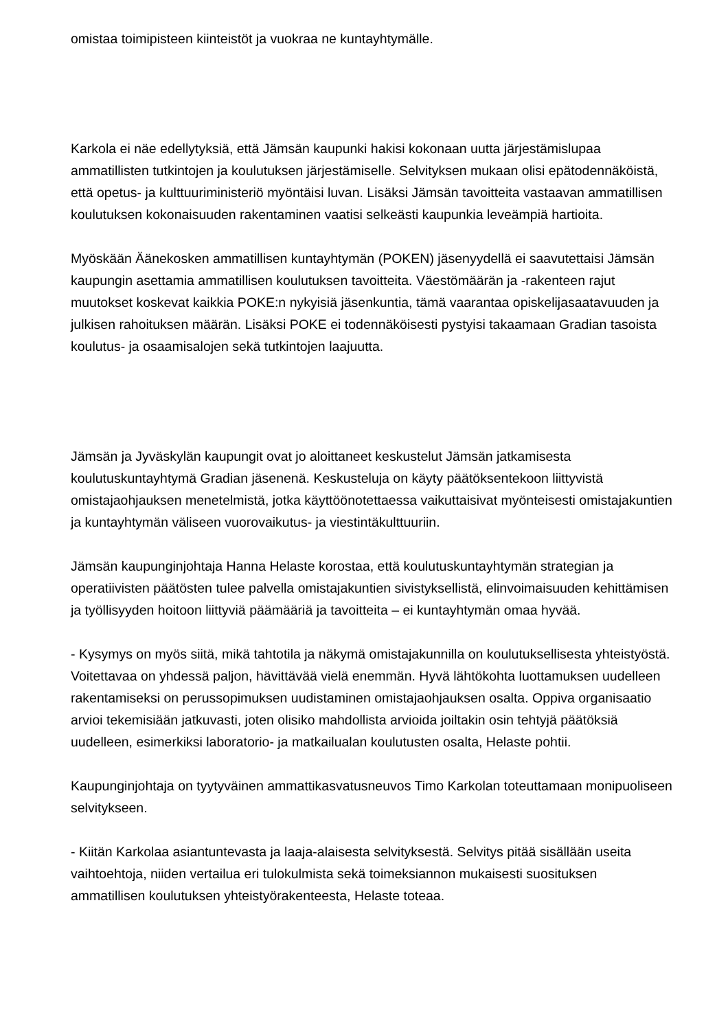omistaa toimipisteen kiinteistöt ja vuokraa ne kuntayhtymälle.
Karkola ei näe edellytyksiä, että Jämsän kaupunki hakisi kokonaan uutta järjestämislupaa ammatillisten tutkintojen ja koulutuksen järjestämiselle. Selvityksen mukaan olisi epätodennäköistä, että opetus- ja kulttuuriministeriö myöntäisi luvan. Lisäksi Jämsän tavoitteita vastaavan ammatillisen koulutuksen kokonaisuuden rakentaminen vaatisi selkeästi kaupunkia leveämpiä hartioita.
Myöskään Äänekosken ammatillisen kuntayhtymän (POKEN) jäsenyydellä ei saavutettaisi Jämsän kaupungin asettamia ammatillisen koulutuksen tavoitteita. Väestömäärän ja -rakenteen rajut muutokset koskevat kaikkia POKE:n nykyisiä jäsenkuntia, tämä vaarantaa opiskelijasaatavuuden ja julkisen rahoituksen määrän. Lisäksi POKE ei todennäköisesti pystyisi takaamaan Gradian tasoista koulutus- ja osaamisalojen sekä tutkintojen laajuutta.
Jämsän ja Jyväskylän kaupungit ovat jo aloittaneet keskustelut Jämsän jatkamisesta koulutuskuntayhtymä Gradian jäsenenä. Keskusteluja on käyty päätöksentekoon liittyvistä omistajaohjauksen menetelmistä, jotka käyttöönotettaessa vaikuttaisivat myönteisesti omistajakuntien ja kuntayhtymän väliseen vuorovaikutus- ja viestintäkulttuuriin.
Jämsän kaupunginjohtaja Hanna Helaste korostaa, että koulutuskuntayhtymän strategian ja operatiivisten päätösten tulee palvella omistajakuntien sivistyksellistä, elinvoimaisuuden kehittämisen ja työllisyyden hoitoon liittyviä päämääriä ja tavoitteita – ei kuntayhtymän omaa hyvää.
- Kysymys on myös siitä, mikä tahtotila ja näkymä omistajakunnilla on koulutuksellisesta yhteistyöstä. Voitettavaa on yhdessä paljon, hävittävää vielä enemmän. Hyvä lähtökohta luottamuksen uudelleen rakentamiseksi on perussopimuksen uudistaminen omistajaohjauksen osalta. Oppiva organisaatio arvioi tekemisiään jatkuvasti, joten olisiko mahdollista arvioida joiltakin osin tehtyjä päätöksiä uudelleen, esimerkiksi laboratorio- ja matkailualan koulutusten osalta, Helaste pohtii.
Kaupunginjohtaja on tyytyväinen ammattikasvatusneuvos Timo Karkolan toteuttamaan monipuoliseen selvitykseen.
- Kiitän Karkolaa asiantuntevasta ja laaja-alaisesta selvityksestä. Selvitys pitää sisällään useita vaihtoehtoja, niiden vertailua eri tulokulmista sekä toimeksiannon mukaisesti suosituksen ammatillisen koulutuksen yhteistyörakenteesta, Helaste toteaa.